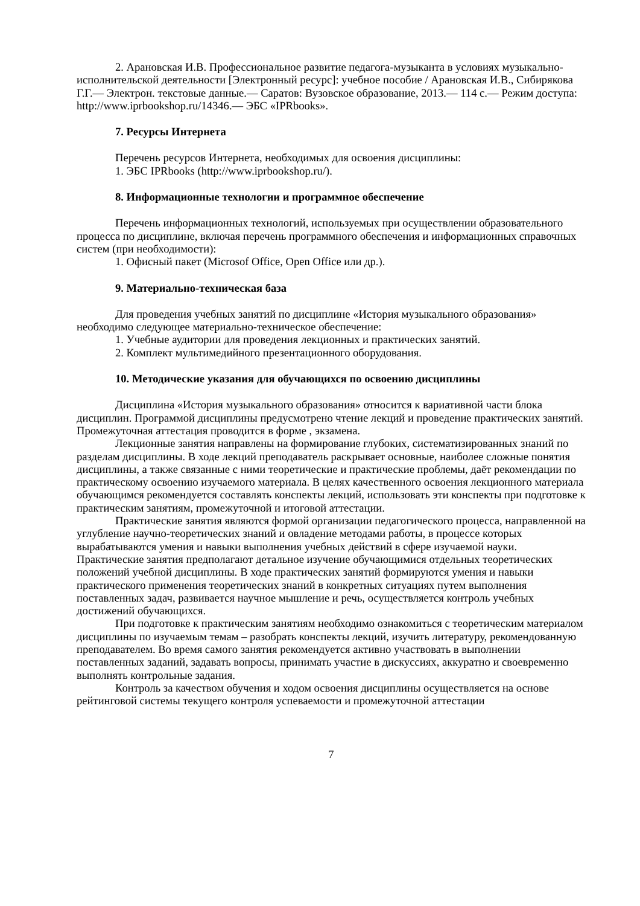2. Арановская И.В. Профессиональное развитие педагога-музыканта в условиях музыкально-исполнительской деятельности [Электронный ресурс]: учебное пособие / Арановская И.В., Сибирякова Г.Г.— Электрон. текстовые данные.— Саратов: Вузовское образование, 2013.— 114 c.— Режим доступа: http://www.iprbookshop.ru/14346.— ЭБС «IPRbooks».
7. Ресурсы Интернета
Перечень ресурсов Интернета, необходимых для освоения дисциплины:
1. ЭБС IPRbooks (http://www.iprbookshop.ru/).
8. Информационные технологии и программное обеспечение
Перечень информационных технологий, используемых при осуществлении образовательного процесса по дисциплине, включая перечень программного обеспечения и информационных справочных систем (при необходимости):
1. Офисный пакет (Microsof Office, Open Office или др.).
9. Материально-техническая база
Для проведения учебных занятий по дисциплине «История музыкального образования» необходимо следующее материально-техническое обеспечение:
1. Учебные аудитории для проведения лекционных и практических занятий.
2. Комплект мультимедийного презентационного оборудования.
10. Методические указания для обучающихся по освоению дисциплины
Дисциплина «История музыкального образования» относится к вариативной части блока дисциплин. Программой дисциплины предусмотрено чтение лекций и проведение практических занятий. Промежуточная аттестация проводится в форме , экзамена.
Лекционные занятия направлены на формирование глубоких, систематизированных знаний по разделам дисциплины. В ходе лекций преподаватель раскрывает основные, наиболее сложные понятия дисциплины, а также связанные с ними теоретические и практические проблемы, даёт рекомендации по практическому освоению изучаемого материала. В целях качественного освоения лекционного материала обучающимся рекомендуется составлять конспекты лекций, использовать эти конспекты при подготовке к практическим занятиям, промежуточной и итоговой аттестации.
Практические занятия являются формой организации педагогического процесса, направленной на углубление научно-теоретических знаний и овладение методами работы, в процессе которых вырабатываются умения и навыки выполнения учебных действий в сфере изучаемой науки. Практические занятия предполагают детальное изучение обучающимися отдельных теоретических положений учебной дисциплины. В ходе практических занятий формируются умения и навыки практического применения теоретических знаний в конкретных ситуациях путем выполнения поставленных задач, развивается научное мышление и речь, осуществляется контроль учебных достижений обучающихся.
При подготовке к практическим занятиям необходимо ознакомиться с теоретическим материалом дисциплины по изучаемым темам – разобрать конспекты лекций, изучить литературу, рекомендованную преподавателем. Во время самого занятия рекомендуется активно участвовать в выполнении поставленных заданий, задавать вопросы, принимать участие в дискуссиях, аккуратно и своевременно выполнять контрольные задания.
Контроль за качеством обучения и ходом освоения дисциплины осуществляется на основе рейтинговой системы текущего контроля успеваемости и промежуточной аттестации
7